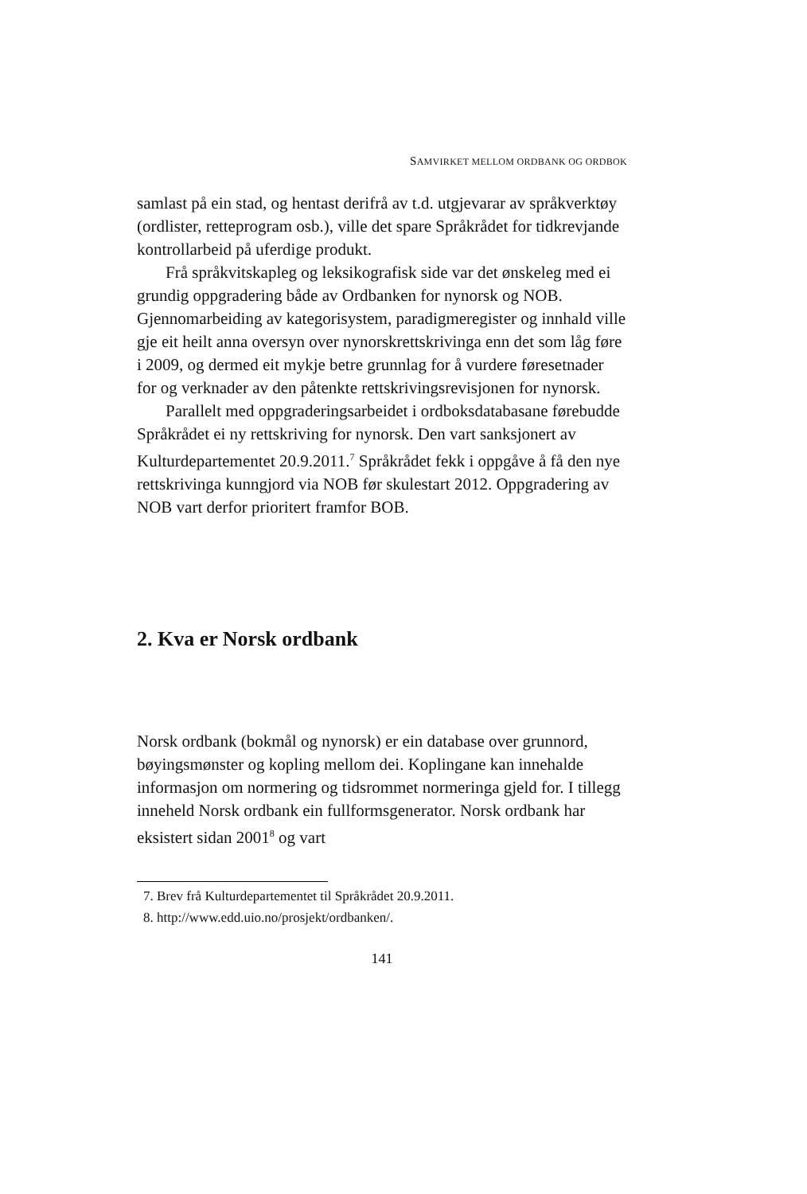SAMVIRKET MELLOM ORDBANK OG ORDBOK
samlast på ein stad, og hentast derifrå av t.d. utgjevarar av språkverktøy (ordlister, retteprogram osb.), ville det spare Språkrådet for tidkrevjande kontrollarbeid på uferdige produkt.
Frå språkvitskapleg og leksikografisk side var det ønskeleg med ei grundig oppgradering både av Ordbanken for nynorsk og NOB. Gjennomarbeiding av kategorisystem, paradigme­register og innhald ville gje eit heilt anna oversyn over nynorsk­rettskrivinga enn det som låg føre i 2009, og dermed eit mykje betre grunnlag for å vurdere føresetnader for og verknader av den påtenkte rettskrivingsrevisjonen for nynorsk.
Parallelt med oppgraderingsarbeidet i ordboksdatabasane førebudde Språkrådet ei ny rettskriving for nynorsk. Den vart sanksjonert av Kulturdepartementet 20.9.2011.<sup>7</sup> Språkrådet fekk i oppgåve å få den nye rettskrivinga kunngjord via NOB før skulestart 2012. Oppgradering av NOB vart derfor prioritert framfor BOB.
2. Kva er Norsk ordbank
Norsk ordbank (bokmål og nynorsk) er ein database over grunnord, bøyingsmønster og kopling mellom dei. Koplingane kan innehalde informasjon om normering og tidsrommet nor­meringa gjeld for. I tillegg inneheld Norsk ordbank ein full­formsgenerator. Norsk ordbank har eksistert sidan 2001<sup>8</sup> og vart
7. Brev frå Kulturdepartementet til Språkrådet 20.9.2011.
8. http://www.edd.uio.no/prosjekt/ordbanken/.
141